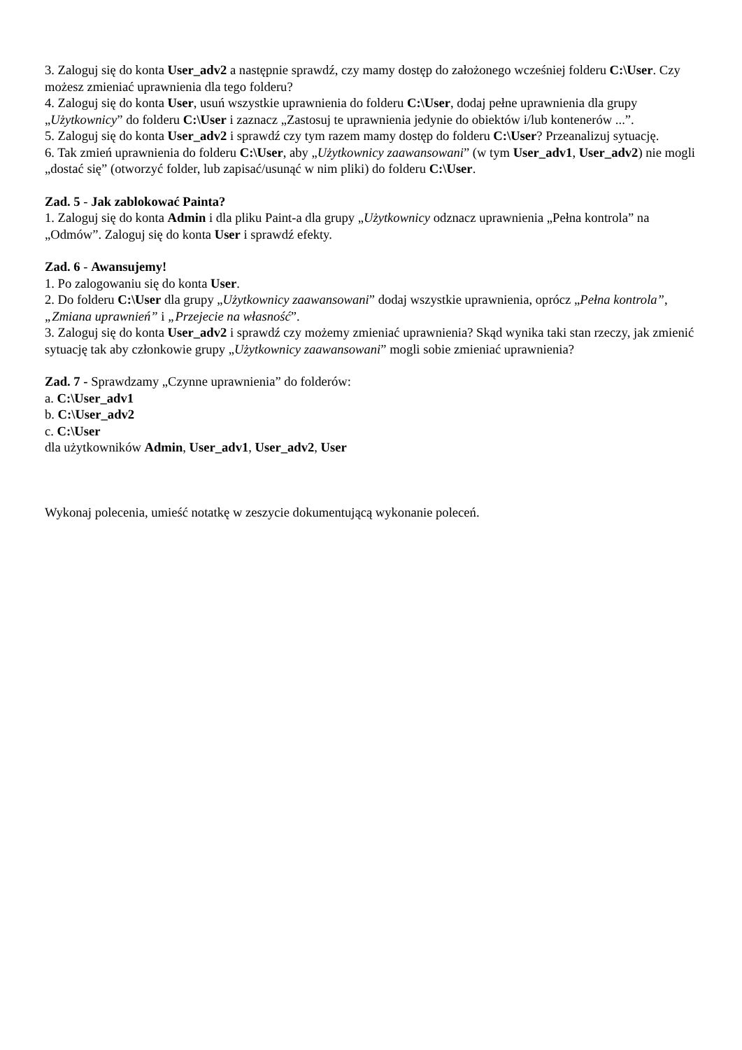3. Zaloguj się do konta User_adv2 a następnie sprawdź, czy mamy dostęp do założonego wcześniej folderu C:\User. Czy możesz zmieniać uprawnienia dla tego folderu?
4. Zaloguj się do konta User, usuń wszystkie uprawnienia do folderu C:\User, dodaj pełne uprawnienia dla grupy „Użytkownicy” do folderu C:\User i zaznacz „Zastosuj te uprawnienia jedynie do obiektów i/lub kontenerów ...”.
5. Zaloguj się do konta User_adv2 i sprawdź czy tym razem mamy dostęp do folderu C:\User? Przeanalizuj sytuację.
6. Tak zmień uprawnienia do folderu C:\User, aby „Użytkownicy zaawansowani” (w tym User_adv1, User_adv2) nie mogli „dostać się” (otworzyć folder, lub zapisać/usunąć w nim pliki) do folderu C:\User.
Zad. 5 - Jak zablokować Painta?
1. Zaloguj się do konta Admin i dla pliku Paint-a dla grupy „Użytkownicy odznacz uprawnienia „Pełna kontrola” na „Odmów”. Zaloguj się do konta User i sprawdź efekty.
Zad. 6 - Awansujemy!
1. Po zalogowaniu się do konta User.
2. Do folderu C:\User dla grupy „Użytkownicy zaawansowani” dodaj wszystkie uprawnienia, oprócz „Pełna kontrola”, „Zmiana uprawnień” i „Przejecie na własność”.
3. Zaloguj się do konta User_adv2 i sprawdź czy możemy zmieniać uprawnienia? Skąd wynika taki stan rzeczy, jak zmienić sytuację tak aby członkowie grupy „Użytkownicy zaawansowani” mogli sobie zmieniać uprawnienia?
Zad. 7 - Sprawdzamy „Czynne uprawnienia” do folderów:
a. C:\User_adv1
b. C:\User_adv2
c. C:\User
dla użytkowników Admin, User_adv1, User_adv2, User
Wykonaj polecenia, umieść notatkę w zeszycie dokumentującą wykonanie poleceń.